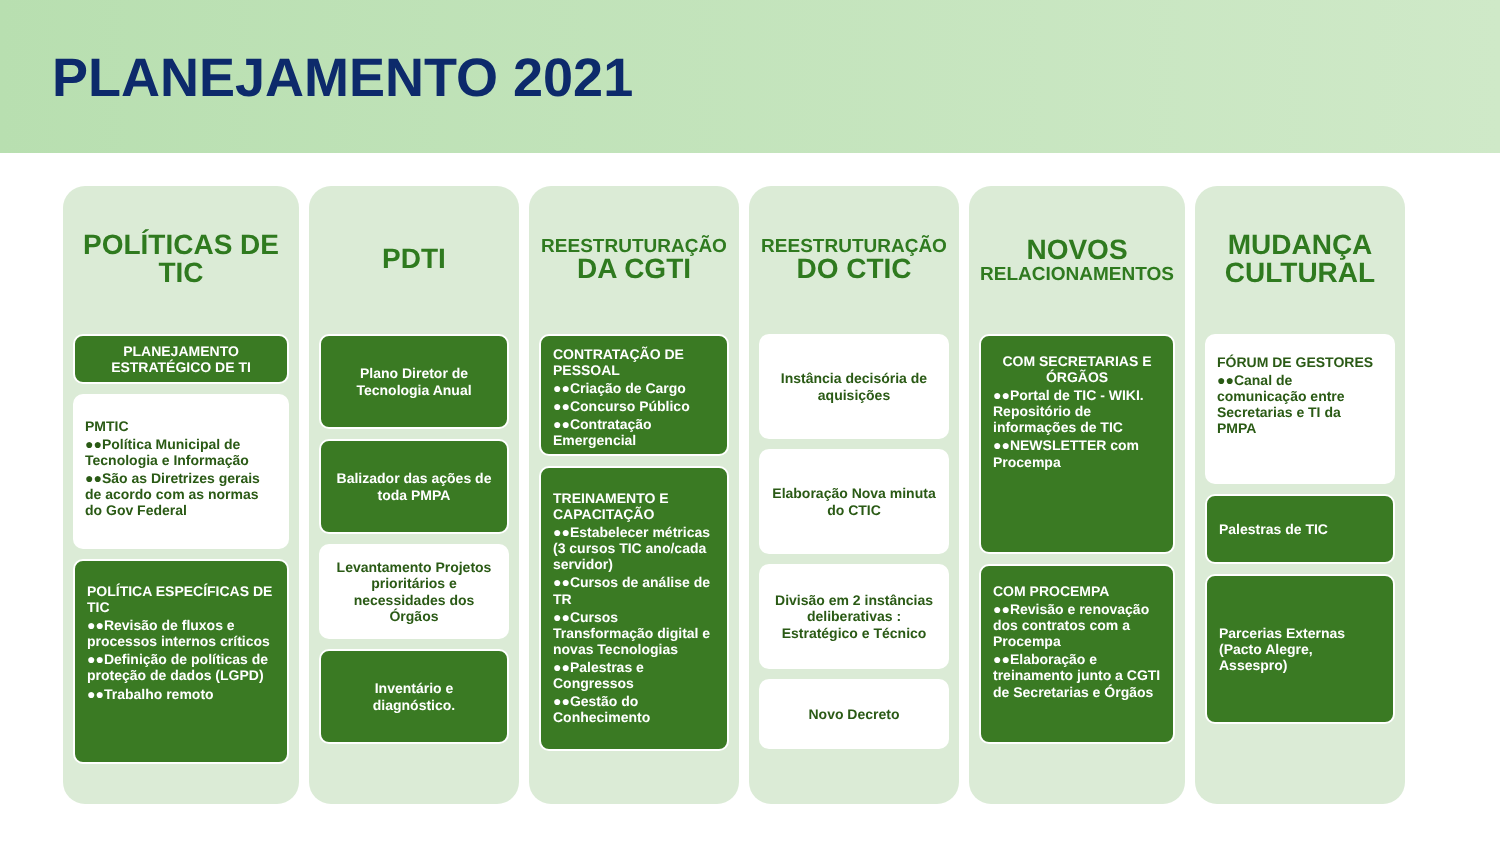PLANEJAMENTO 2021
POLÍTICAS DE TIC
PLANEJAMENTO ESTRATÉGICO DE TI
PMTIC
●●Política Municipal de Tecnologia e Informação
●●São as Diretrizes gerais de acordo com as normas do Gov Federal
POLÍTICA ESPECÍFICAS DE TIC
●●Revisão de fluxos e processos internos críticos
●●Definição de políticas de proteção de dados (LGPD)
●●Trabalho remoto
PDTI
Plano Diretor de Tecnologia Anual
Balizador das ações de toda PMPA
Levantamento Projetos prioritários e necessidades dos Órgãos
Inventário e diagnóstico.
REESTRUTURAÇÃO
DA CGTI
CONTRATAÇÃO DE PESSOAL
●●Criação de Cargo
●●Concurso Público
●●Contratação Emergencial
TREINAMENTO E CAPACITAÇÃO
●●Estabelecer métricas (3 cursos TIC ano/cada servidor)
●●Cursos de análise de TR
●●Cursos Transformação digital e novas Tecnologias
●●Palestras e Congressos
●●Gestão do Conhecimento
REESTRUTURAÇÃO
DO CTIC
Instância decisória de aquisições
Elaboração Nova minuta do CTIC
Divisão em 2 instâncias deliberativas : Estratégico e Técnico
Novo Decreto
NOVOS
RELACIONAMENTOS
COM SECRETARIAS E ÓRGÃOS
●●Portal de TIC - WIKI. Repositório de informações de TIC
●●NEWSLETTER com Procempa
COM PROCEMPA
●●Revisão e renovação dos contratos com a Procempa
●●Elaboração e treinamento junto a CGTI de Secretarias e Órgãos
MUDANÇA CULTURAL
FÓRUM DE GESTORES
●●Canal de comunicação entre Secretarias e TI da PMPA
Palestras de TIC
Parcerias Externas (Pacto Alegre, Assespro)